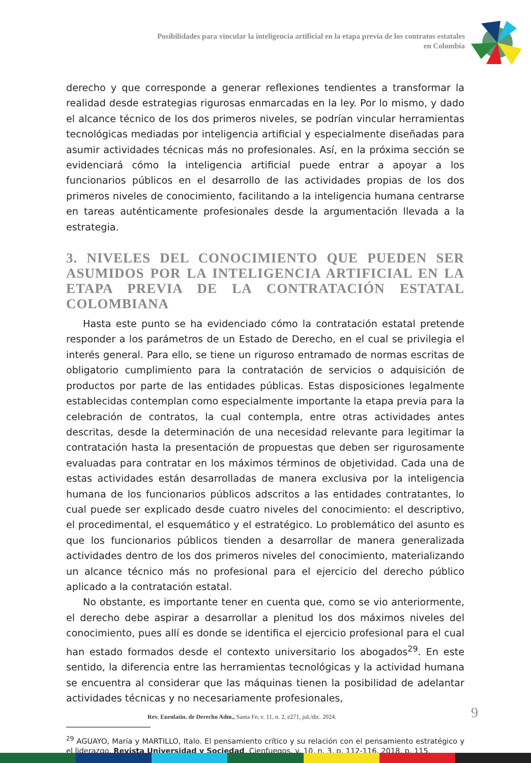Posibilidades para vincular la inteligencia artificial en la etapa previa de los contratos estatales en Colombia
derecho y que corresponde a generar reflexiones tendientes a transformar la realidad desde estrategias rigurosas enmarcadas en la ley. Por lo mismo, y dado el alcance técnico de los dos primeros niveles, se podrían vincular herramientas tecnológicas mediadas por inteligencia artificial y especialmente diseñadas para asumir actividades técnicas más no profesionales. Así, en la próxima sección se evidenciará cómo la inteligencia artificial puede entrar a apoyar a los funcionarios públicos en el desarrollo de las actividades propias de los dos primeros niveles de conocimiento, facilitando a la inteligencia humana centrarse en tareas auténticamente profesionales desde la argumentación llevada a la estrategia.
3. NIVELES DEL CONOCIMIENTO QUE PUEDEN SER ASUMIDOS POR LA INTELIGENCIA ARTIFICIAL EN LA ETAPA PREVIA DE LA CONTRATACIÓN ESTATAL COLOMBIANA
Hasta este punto se ha evidenciado cómo la contratación estatal pretende responder a los parámetros de un Estado de Derecho, en el cual se privilegia el interés general. Para ello, se tiene un riguroso entramado de normas escritas de obligatorio cumplimiento para la contratación de servicios o adquisición de productos por parte de las entidades públicas. Estas disposiciones legalmente establecidas contemplan como especialmente importante la etapa previa para la celebración de contratos, la cual contempla, entre otras actividades antes descritas, desde la determinación de una necesidad relevante para legitimar la contratación hasta la presentación de propuestas que deben ser rigurosamente evaluadas para contratar en los máximos términos de objetividad. Cada una de estas actividades están desarrolladas de manera exclusiva por la inteligencia humana de los funcionarios públicos adscritos a las entidades contratantes, lo cual puede ser explicado desde cuatro niveles del conocimiento: el descriptivo, el procedimental, el esquemático y el estratégico. Lo problemático del asunto es que los funcionarios públicos tienden a desarrollar de manera generalizada actividades dentro de los dos primeros niveles del conocimiento, materializando un alcance técnico más no profesional para el ejercicio del derecho público aplicado a la contratación estatal.
No obstante, es importante tener en cuenta que, como se vio anteriormente, el derecho debe aspirar a desarrollar a plenitud los dos máximos niveles del conocimiento, pues allí es donde se identifica el ejercicio profesional para el cual han estado formados desde el contexto universitario los abogados<sup>29</sup>. En este sentido, la diferencia entre las herramientas tecnológicas y la actividad humana se encuentra al considerar que las máquinas tienen la posibilidad de adelantar actividades técnicas y no necesariamente profesionales,
<sup>29</sup> AGUAYO, María y MARTILLO, Italo. El pensamiento crítico y su relación con el pensamiento estratégico y el liderazgo. Revista Universidad y Sociedad, Cienfuegos, v. 10, n. 3, p. 112-116, 2018, p. 115.
Rev. Eurolatin. de Derecho Adm., Santa Fe, v. 11, n. 2, e271, jul./dic. 2024.
9